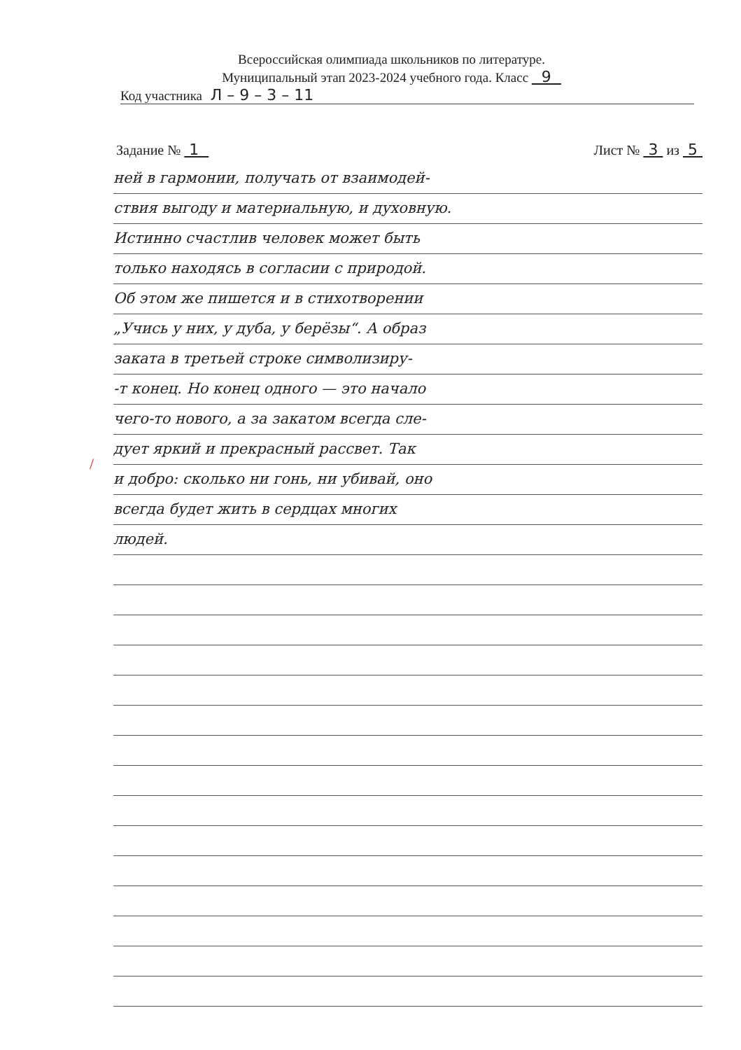Всероссийская олимпиада школьников по литературе.
Муниципальный этап 2023-2024 учебного года. Класс 9
Код участника Л – 9 – 3 – 11
Задание № 1 Лист № 3 из 5
ней в гармонии, получать от взаимодей-
ствия выгоду и материальную, и духовную.
Истинно счастлив человек может быть
только находясь в согласии с природой.
Об этом же пишется и в стихотворении
„Учись у них, у дуба, у берёзы“. А образ
заката в третьей строке символизиру-
-т конец. Но конец одного — это начало
чего-то нового, а за закатом всегда сле-
дует яркий и прекрасный рассвет. Так
и добро: сколько ни гонь, ни убивай, оно
всегда будет жить в сердцах многих
людей.
/